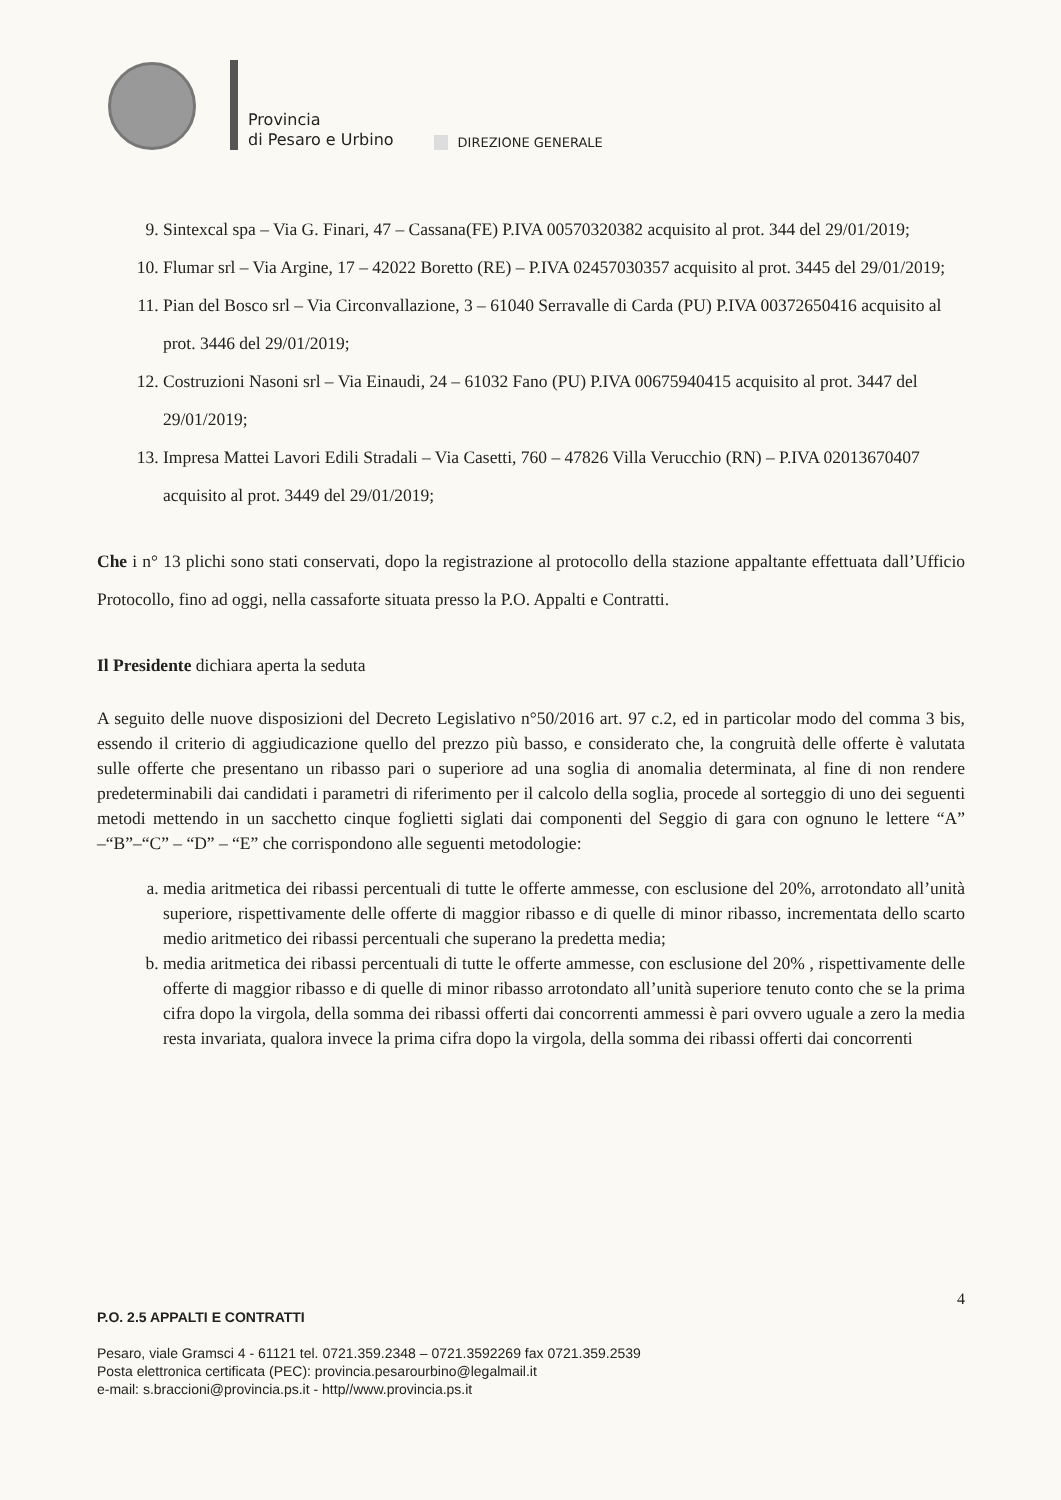Provincia
di Pesaro e Urbino
DIREZIONE GENERALE
9. Sintexcal spa – Via G. Finari, 47 – Cassana(FE) P.IVA 00570320382 acquisito al prot. 344 del 29/01/2019;
10. Flumar srl – Via Argine, 17 – 42022 Boretto (RE) – P.IVA 02457030357 acquisito al prot. 3445 del 29/01/2019;
11. Pian del Bosco srl – Via Circonvallazione, 3 – 61040 Serravalle di Carda (PU) P.IVA 00372650416 acquisito al prot. 3446 del 29/01/2019;
12. Costruzioni Nasoni srl – Via Einaudi, 24 – 61032 Fano (PU) P.IVA 00675940415 acquisito al prot. 3447 del 29/01/2019;
13. Impresa Mattei Lavori Edili Stradali – Via Casetti, 760 – 47826 Villa Verucchio (RN) – P.IVA 02013670407 acquisito al prot. 3449 del 29/01/2019;
Che i n° 13 plichi sono stati conservati, dopo la registrazione al protocollo della stazione appaltante effettuata dall’Ufficio Protocollo, fino ad oggi, nella cassaforte situata presso la P.O. Appalti e Contratti.
Il Presidente dichiara aperta la seduta
A seguito delle nuove disposizioni del Decreto Legislativo n°50/2016 art. 97 c.2, ed in particolar modo del comma 3 bis, essendo il criterio di aggiudicazione quello del prezzo più basso, e considerato che, la congruità delle offerte è valutata sulle offerte che presentano un ribasso pari o superiore ad una soglia di anomalia determinata, al fine di non rendere predeterminabili dai candidati i parametri di riferimento per il calcolo della soglia, procede al sorteggio di uno dei seguenti metodi mettendo in un sacchetto cinque foglietti siglati dai componenti del Seggio di gara con ognuno le lettere “A” –“B”–“C” – “D” – “E” che corrispondono alle seguenti metodologie:
a. media aritmetica dei ribassi percentuali di tutte le offerte ammesse, con esclusione del 20%, arrotondato all’unità superiore, rispettivamente delle offerte di maggior ribasso e di quelle di minor ribasso, incrementata dello scarto medio aritmetico dei ribassi percentuali che superano la predetta media;
b. media aritmetica dei ribassi percentuali di tutte le offerte ammesse, con esclusione del 20% , rispettivamente delle offerte di maggior ribasso e di quelle di minor ribasso arrotondato all’unità superiore tenuto conto che se la prima cifra dopo la virgola, della somma dei ribassi offerti dai concorrenti ammessi è pari ovvero uguale a zero la media resta invariata, qualora invece la prima cifra dopo la virgola, della somma dei ribassi offerti dai concorrenti
4
P.O. 2.5 APPALTI E CONTRATTI
Pesaro, viale Gramsci 4 - 61121 tel. 0721.359.2348 – 0721.3592269 fax 0721.359.2539
Posta elettronica certificata (PEC): provincia.pesarourbino@legalmail.it
e-mail: s.braccioni@provincia.ps.it - http//www.provincia.ps.it